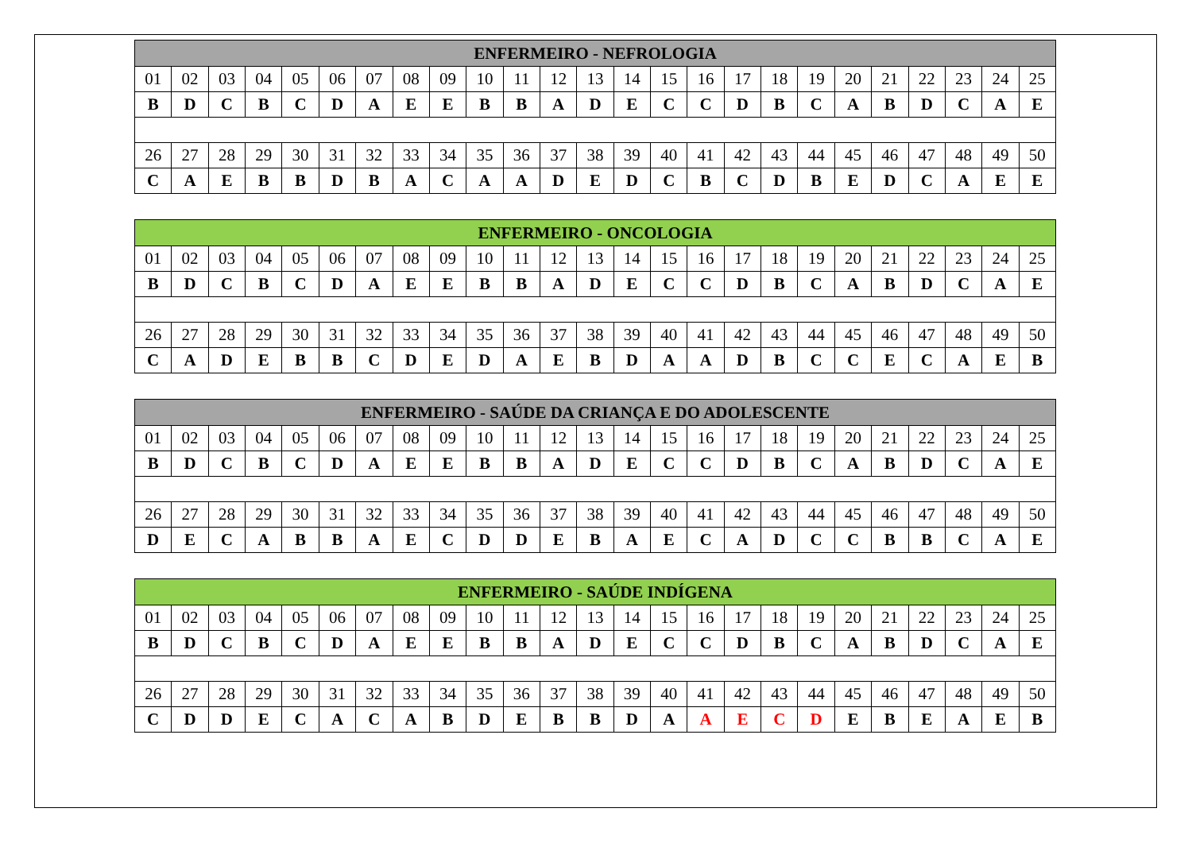| ENFERMEIRO - NEFROLOGIA | | | | | | | | | | | | | | | | | | | | | | | | |
| --- | --- | --- | --- | --- | --- | --- | --- | --- | --- | --- | --- | --- | --- | --- | --- | --- | --- | --- | --- | --- | --- | --- | --- | --- |
| 01 | 02 | 03 | 04 | 05 | 06 | 07 | 08 | 09 | 10 | 11 | 12 | 13 | 14 | 15 | 16 | 17 | 18 | 19 | 20 | 21 | 22 | 23 | 24 | 25 |
| B | D | C | B | C | D | A | E | E | B | B | A | D | E | C | C | D | B | C | A | B | D | C | A | E |
| 26 | 27 | 28 | 29 | 30 | 31 | 32 | 33 | 34 | 35 | 36 | 37 | 38 | 39 | 40 | 41 | 42 | 43 | 44 | 45 | 46 | 47 | 48 | 49 | 50 |
| C | A | E | B | B | D | B | A | C | A | A | D | E | D | C | B | C | D | B | E | D | C | A | E | E |
| ENFERMEIRO - ONCOLOGIA | | | | | | | | | | | | | | | | | | | | | | | | |
| --- | --- | --- | --- | --- | --- | --- | --- | --- | --- | --- | --- | --- | --- | --- | --- | --- | --- | --- | --- | --- | --- | --- | --- | --- |
| 01 | 02 | 03 | 04 | 05 | 06 | 07 | 08 | 09 | 10 | 11 | 12 | 13 | 14 | 15 | 16 | 17 | 18 | 19 | 20 | 21 | 22 | 23 | 24 | 25 |
| B | D | C | B | C | D | A | E | E | B | B | A | D | E | C | C | D | B | C | A | B | D | C | A | E |
| 26 | 27 | 28 | 29 | 30 | 31 | 32 | 33 | 34 | 35 | 36 | 37 | 38 | 39 | 40 | 41 | 42 | 43 | 44 | 45 | 46 | 47 | 48 | 49 | 50 |
| C | A | D | E | B | B | C | D | E | D | A | E | B | D | A | A | D | B | C | C | E | C | A | E | B |
| ENFERMEIRO - SAÚDE DA CRIANÇA E DO ADOLESCENTE | | | | | | | | | | | | | | | | | | | | | | | | |
| --- | --- | --- | --- | --- | --- | --- | --- | --- | --- | --- | --- | --- | --- | --- | --- | --- | --- | --- | --- | --- | --- | --- | --- | --- |
| 01 | 02 | 03 | 04 | 05 | 06 | 07 | 08 | 09 | 10 | 11 | 12 | 13 | 14 | 15 | 16 | 17 | 18 | 19 | 20 | 21 | 22 | 23 | 24 | 25 |
| B | D | C | B | C | D | A | E | E | B | B | A | D | E | C | C | D | B | C | A | B | D | C | A | E |
| 26 | 27 | 28 | 29 | 30 | 31 | 32 | 33 | 34 | 35 | 36 | 37 | 38 | 39 | 40 | 41 | 42 | 43 | 44 | 45 | 46 | 47 | 48 | 49 | 50 |
| D | E | C | A | B | B | A | E | C | D | D | E | B | A | E | C | A | D | C | C | B | B | C | A | E |
| ENFERMEIRO - SAÚDE INDÍGENA | | | | | | | | | | | | | | | | | | | | | | | | |
| --- | --- | --- | --- | --- | --- | --- | --- | --- | --- | --- | --- | --- | --- | --- | --- | --- | --- | --- | --- | --- | --- | --- | --- | --- |
| 01 | 02 | 03 | 04 | 05 | 06 | 07 | 08 | 09 | 10 | 11 | 12 | 13 | 14 | 15 | 16 | 17 | 18 | 19 | 20 | 21 | 22 | 23 | 24 | 25 |
| B | D | C | B | C | D | A | E | E | B | B | A | D | E | C | C | D | B | C | A | B | D | C | A | E |
| 26 | 27 | 28 | 29 | 30 | 31 | 32 | 33 | 34 | 35 | 36 | 37 | 38 | 39 | 40 | 41 | 42 | 43 | 44 | 45 | 46 | 47 | 48 | 49 | 50 |
| C | D | D | E | C | A | C | A | B | D | E | B | B | D | A | A | E | C | D | E | B | E | A | E | B |